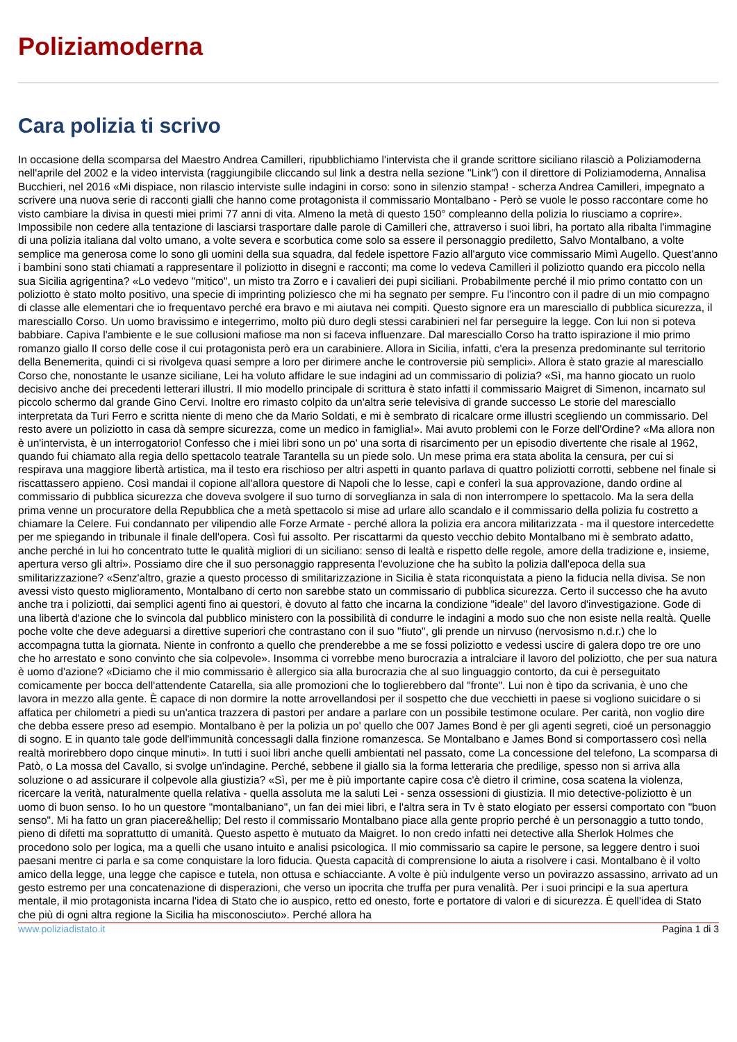Poliziamoderna
Cara polizia ti scrivo
In occasione della scomparsa del Maestro Andrea Camilleri, ripubblichiamo l'intervista che il grande scrittore siciliano rilasciò a Poliziamoderna nell'aprile del 2002 e la video intervista (raggiungibile cliccando sul link a destra nella sezione "Link") con il direttore di Poliziamoderna, Annalisa Bucchieri, nel 2016 «Mi dispiace, non rilascio interviste sulle indagini in corso: sono in silenzio stampa! - scherza Andrea Camilleri, impegnato a scrivere una nuova serie di racconti gialli che hanno come protagonista il commissario Montalbano - Però se vuole le posso raccontare come ho visto cambiare la divisa in questi miei primi 77 anni di vita. Almeno la metà di questo 150° compleanno della polizia lo riusciamo a coprire». Impossibile non cedere alla tentazione di lasciarsi trasportare dalle parole di Camilleri che, attraverso i suoi libri, ha portato alla ribalta l'immagine di una polizia italiana dal volto umano, a volte severa e scorbutica come solo sa essere il personaggio prediletto, Salvo Montalbano, a volte semplice ma generosa come lo sono gli uomini della sua squadra, dal fedele ispettore Fazio all'arguto vice commissario Mimì Augello. Quest'anno i bambini sono stati chiamati a rappresentare il poliziotto in disegni e racconti; ma come lo vedeva Camilleri il poliziotto quando era piccolo nella sua Sicilia agrigentina? «Lo vedevo "mitico", un misto tra Zorro e i cavalieri dei pupi siciliani. Probabilmente perché il mio primo contatto con un poliziotto è stato molto positivo, una specie di imprinting poliziesco che mi ha segnato per sempre. Fu l'incontro con il padre di un mio compagno di classe alle elementari che io frequentavo perché era bravo e mi aiutava nei compiti. Questo signore era un maresciallo di pubblica sicurezza, il maresciallo Corso. Un uomo bravissimo e integerrimo, molto più duro degli stessi carabinieri nel far perseguire la legge. Con lui non si poteva babbiare. Capiva l'ambiente e le sue collusioni mafiose ma non si faceva influenzare. Dal maresciallo Corso ha tratto ispirazione il mio primo romanzo giallo Il corso delle cose il cui protagonista però era un carabiniere. Allora in Sicilia, infatti, c'era la presenza predominante sul territorio della Benemerita, quindi ci si rivolgeva quasi sempre a loro per dirimere anche le controversie più semplici». Allora è stato grazie al maresciallo Corso che, nonostante le usanze siciliane, Lei ha voluto affidare le sue indagini ad un commissario di polizia? «Sì, ma hanno giocato un ruolo decisivo anche dei precedenti letterari illustri. Il mio modello principale di scrittura è stato infatti il commissario Maigret di Simenon, incarnato sul piccolo schermo dal grande Gino Cervi. Inoltre ero rimasto colpito da un'altra serie televisiva di grande successo Le storie del maresciallo interpretata da Turi Ferro e scritta niente di meno che da Mario Soldati, e mi è sembrato di ricalcare orme illustri scegliendo un commissario. Del resto avere un poliziotto in casa dà sempre sicurezza, come un medico in famiglia!». Mai avuto problemi con le Forze dell'Ordine? «Ma allora non è un'intervista, è un interrogatorio! Confesso che i miei libri sono un po' una sorta di risarcimento per un episodio divertente che risale al 1962, quando fui chiamato alla regia dello spettacolo teatrale Tarantella su un piede solo. Un mese prima era stata abolita la censura, per cui si respirava una maggiore libertà artistica, ma il testo era rischioso per altri aspetti in quanto parlava di quattro poliziotti corrotti, sebbene nel finale si riscattassero appieno. Così mandai il copione all'allora questore di Napoli che lo lesse, capì e conferì la sua approvazione, dando ordine al commissario di pubblica sicurezza che doveva svolgere il suo turno di sorveglianza in sala di non interrompere lo spettacolo. Ma la sera della prima venne un procuratore della Repubblica che a metà spettacolo si mise ad urlare allo scandalo e il commissario della polizia fu costretto a chiamare la Celere. Fui condannato per vilipendio alle Forze Armate - perché allora la polizia era ancora militarizzata - ma il questore intercedette per me spiegando in tribunale il finale dell'opera. Così fui assolto. Per riscattarmi da questo vecchio debito Montalbano mi è sembrato adatto, anche perché in lui ho concentrato tutte le qualità migliori di un siciliano: senso di lealtà e rispetto delle regole, amore della tradizione e, insieme, apertura verso gli altri». Possiamo dire che il suo personaggio rappresenta l'evoluzione che ha subìto la polizia dall'epoca della sua smilitarizzazione? «Senz'altro, grazie a questo processo di smilitarizzazione in Sicilia è stata riconquistata a pieno la fiducia nella divisa. Se non avessi visto questo miglioramento, Montalbano di certo non sarebbe stato un commissario di pubblica sicurezza. Certo il successo che ha avuto anche tra i poliziotti, dai semplici agenti fino ai questori, è dovuto al fatto che incarna la condizione "ideale" del lavoro d'investigazione. Gode di una libertà d'azione che lo svincola dal pubblico ministero con la possibilità di condurre le indagini a modo suo che non esiste nella realtà. Quelle poche volte che deve adeguarsi a direttive superiori che contrastano con il suo "fiuto", gli prende un nirvuso (nervosismo n.d.r.) che lo accompagna tutta la giornata. Niente in confronto a quello che prenderebbe a me se fossi poliziotto e vedessi uscire di galera dopo tre ore uno che ho arrestato e sono convinto che sia colpevole». Insomma ci vorrebbe meno burocrazia a intralciare il lavoro del poliziotto, che per sua natura è uomo d'azione? «Diciamo che il mio commissario è allergico sia alla burocrazia che al suo linguaggio contorto, da cui è perseguitato comicamente per bocca dell'attendente Catarella, sia alle promozioni che lo toglierebbero dal "fronte". Lui non è tipo da scrivania, è uno che lavora in mezzo alla gente. È capace di non dormire la notte arrovellandosi per il sospetto che due vecchietti in paese si vogliono suicidare o si affatica per chilometri a piedi su un'antica trazzera di pastori per andare a parlare con un possibile testimone oculare. Per carità, non voglio dire che debba essere preso ad esempio. Montalbano è per la polizia un po' quello che 007 James Bond è per gli agenti segreti, cioé un personaggio di sogno. E in quanto tale gode dell'immunità concessagli dalla finzione romanzesca. Se Montalbano e James Bond si comportassero così nella realtà morirebbero dopo cinque minuti». In tutti i suoi libri anche quelli ambientati nel passato, come La concessione del telefono, La scomparsa di Patò, o La mossa del Cavallo, si svolge un'indagine. Perché, sebbene il giallo sia la forma letteraria che predilige, spesso non si arriva alla soluzione o ad assicurare il colpevole alla giustizia? «Sì, per me è più importante capire cosa c'è dietro il crimine, cosa scatena la violenza, ricercare la verità, naturalmente quella relativa - quella assoluta me la saluti Lei - senza ossessioni di giustizia. Il mio detective-poliziotto è un uomo di buon senso. Io ho un questore "montalbaniano", un fan dei miei libri, e l'altra sera in Tv è stato elogiato per essersi comportato con "buon senso". Mi ha fatto un gran piacere&hellip; Del resto il commissario Montalbano piace alla gente proprio perché è un personaggio a tutto tondo, pieno di difetti ma soprattutto di umanità. Questo aspetto è mutuato da Maigret. Io non credo infatti nei detective alla Sherlok Holmes che procedono solo per logica, ma a quelli che usano intuito e analisi psicologica. Il mio commissario sa capire le persone, sa leggere dentro i suoi paesani mentre ci parla e sa come conquistare la loro fiducia. Questa capacità di comprensione lo aiuta a risolvere i casi. Montalbano è il volto amico della legge, una legge che capisce e tutela, non ottusa e schiacciante. A volte è più indulgente verso un povirazzo assassino, arrivato ad un gesto estremo per una concatenazione di disperazioni, che verso un ipocrita che truffa per pura venalità. Per i suoi principi e la sua apertura mentale, il mio protagonista incarna l'idea di Stato che io auspico, retto ed onesto, forte e portatore di valori e di sicurezza. È quell'idea di Stato che più di ogni altra regione la Sicilia ha misconosciuto». Perché allora ha
www.poliziadistato.it Pagina 1 di 3